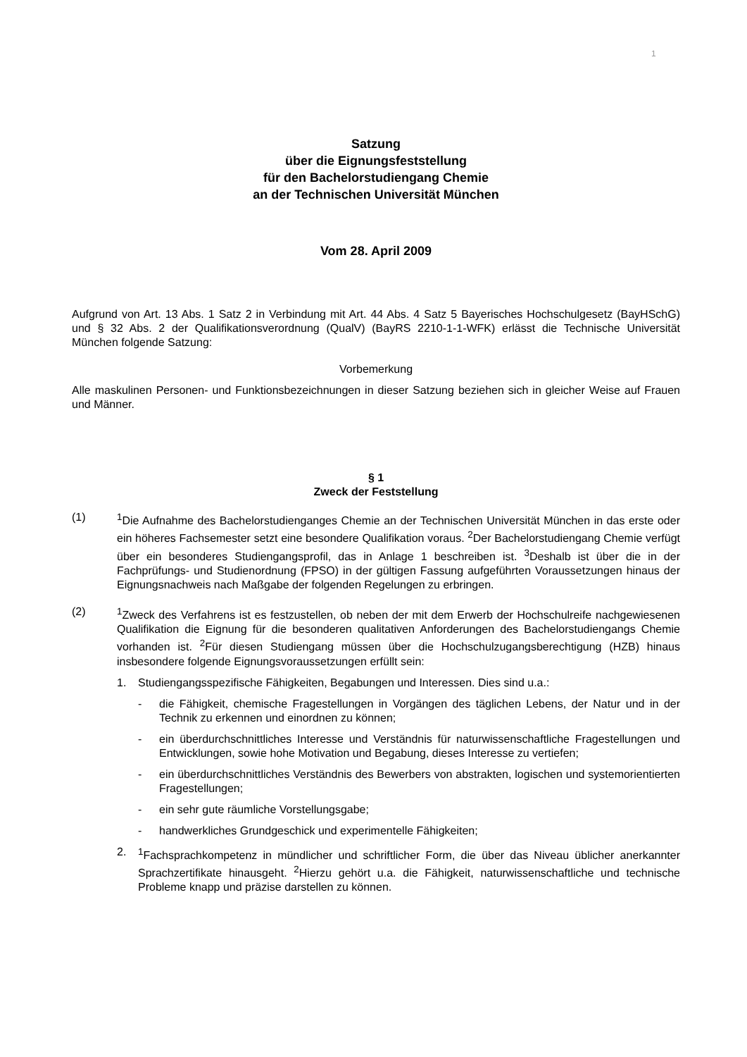1
Satzung
über die Eignungsfeststellung
für den Bachelorstudiengang Chemie
an der Technischen Universität München
Vom 28. April 2009
Aufgrund von Art. 13 Abs. 1 Satz 2 in Verbindung mit Art. 44 Abs. 4 Satz 5 Bayerisches Hochschulgesetz (BayHSchG) und § 32 Abs. 2 der Qualifikationsverordnung (QualV) (BayRS 2210-1-1-WFK) erlässt die Technische Universität München folgende Satzung:
Vorbemerkung
Alle maskulinen Personen- und Funktionsbezeichnungen in dieser Satzung beziehen sich in gleicher Weise auf Frauen und Männer.
§ 1
Zweck der Feststellung
(1) <sup>1</sup> Die Aufnahme des Bachelorstudienganges Chemie an der Technischen Universität München in das erste oder ein höheres Fachsemester setzt eine besondere Qualifikation voraus. <sup>2</sup>Der Bachelorstudiengang Chemie verfügt über ein besonderes Studiengangsprofil, das in Anlage 1 beschreiben ist. <sup>3</sup>Deshalb ist über die in der Fachprüfungs- und Studienordnung (FPSO) in der gültigen Fassung aufgeführten Voraussetzungen hinaus der Eignungsnachweis nach Maßgabe der folgenden Regelungen zu erbringen.
(2) <sup>1</sup> Zweck des Verfahrens ist es festzustellen, ob neben der mit dem Erwerb der Hochschulreife nachgewiesenen Qualifikation die Eignung für die besonderen qualitativen Anforderungen des Bachelorstudiengangs Chemie vorhanden ist. <sup>2</sup>Für diesen Studiengang müssen über die Hochschulzugangsberechtigung (HZB) hinaus insbesondere folgende Eignungsvoraussetzungen erfüllt sein:
1. Studiengangsspezifische Fähigkeiten, Begabungen und Interessen. Dies sind u.a.:
- die Fähigkeit, chemische Fragestellungen in Vorgängen des täglichen Lebens, der Natur und in der Technik zu erkennen und einordnen zu können;
- ein überdurchschnittliches Interesse und Verständnis für naturwissenschaftliche Fragestellungen und Entwicklungen, sowie hohe Motivation und Begabung, dieses Interesse zu vertiefen;
- ein überdurchschnittliches Verständnis des Bewerbers von abstrakten, logischen und systemorientierten Fragestellungen;
- ein sehr gute räumliche Vorstellungsgabe;
- handwerkliches Grundgeschick und experimentelle Fähigkeiten;
2. <sup>1</sup> Fachsprachkompetenz in mündlicher und schriftlicher Form, die über das Niveau üblicher anerkannter Sprachzertifikate hinausgeht. <sup>2</sup>Hierzu gehört u.a. die Fähigkeit, naturwissenschaftliche und technische Probleme knapp und präzise darstellen zu können.